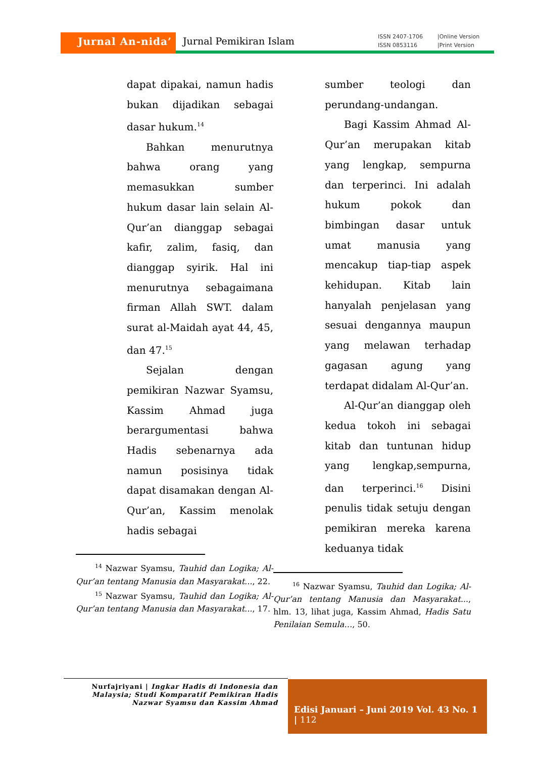Jurnal An-nida’ Jurnal Pemikiran Islam
ISSN 2407-1706 |Online Version
ISSN 0853116 |Print Version
dapat dipakai, namun hadis bukan dijadikan sebagai dasar hukum.<sup>14</sup>
Bahkan menurutnya bahwa orang yang memasukkan sumber hukum dasar lain selain Al-Qur’an dianggap sebagai kafir, zalim, fasiq, dan dianggap syirik. Hal ini menurutnya sebagaimana firman Allah SWT. dalam surat al-Maidah ayat 44, 45, dan 47.<sup>15</sup>
Sejalan dengan pemikiran Nazwar Syamsu, Kassim Ahmad juga berargumentasi bahwa Hadis sebenarnya ada namun posisinya tidak dapat disamakan dengan Al-Qur’an, Kassim menolak hadis sebagai
<sup>14</sup> Nazwar Syamsu, Tauhid dan Logika; Al-Qur’an tentang Manusia dan Masyarakat..., 22.
<sup>15</sup> Nazwar Syamsu, Tauhid dan Logika; Al-Qur’an tentang Manusia dan Masyarakat..., 17.
sumber teologi dan perundang-undangan.
Bagi Kassim Ahmad Al-Qur’an merupakan kitab yang lengkap, sempurna dan terperinci. Ini adalah hukum pokok dan bimbingan dasar untuk umat manusia yang mencakup tiap-tiap aspek kehidupan. Kitab lain hanyalah penjelasan yang sesuai dengannya maupun yang melawan terhadap gagasan agung yang terdapat didalam Al-Qur’an.
Al-Qur’an dianggap oleh kedua tokoh ini sebagai kitab dan tuntunan hidup yang lengkap,sempurna, dan terperinci.<sup>16</sup> Disini penulis tidak setuju dengan pemikiran mereka karena keduanya tidak
<sup>16</sup> Nazwar Syamsu, Tauhid dan Logika; Al-Qur’an tentang Manusia dan Masyarakat..., hlm. 13, lihat juga, Kassim Ahmad, Hadis Satu Penilaian Semula…, 50.
Nurfajriyani | Ingkar Hadis di Indonesia dan Malaysia; Studi Komparatif Pemikiran Hadis Nazwar Syamsu dan Kassim Ahmad
Edisi Januari – Juni 2019 Vol. 43 No. 1 | 112